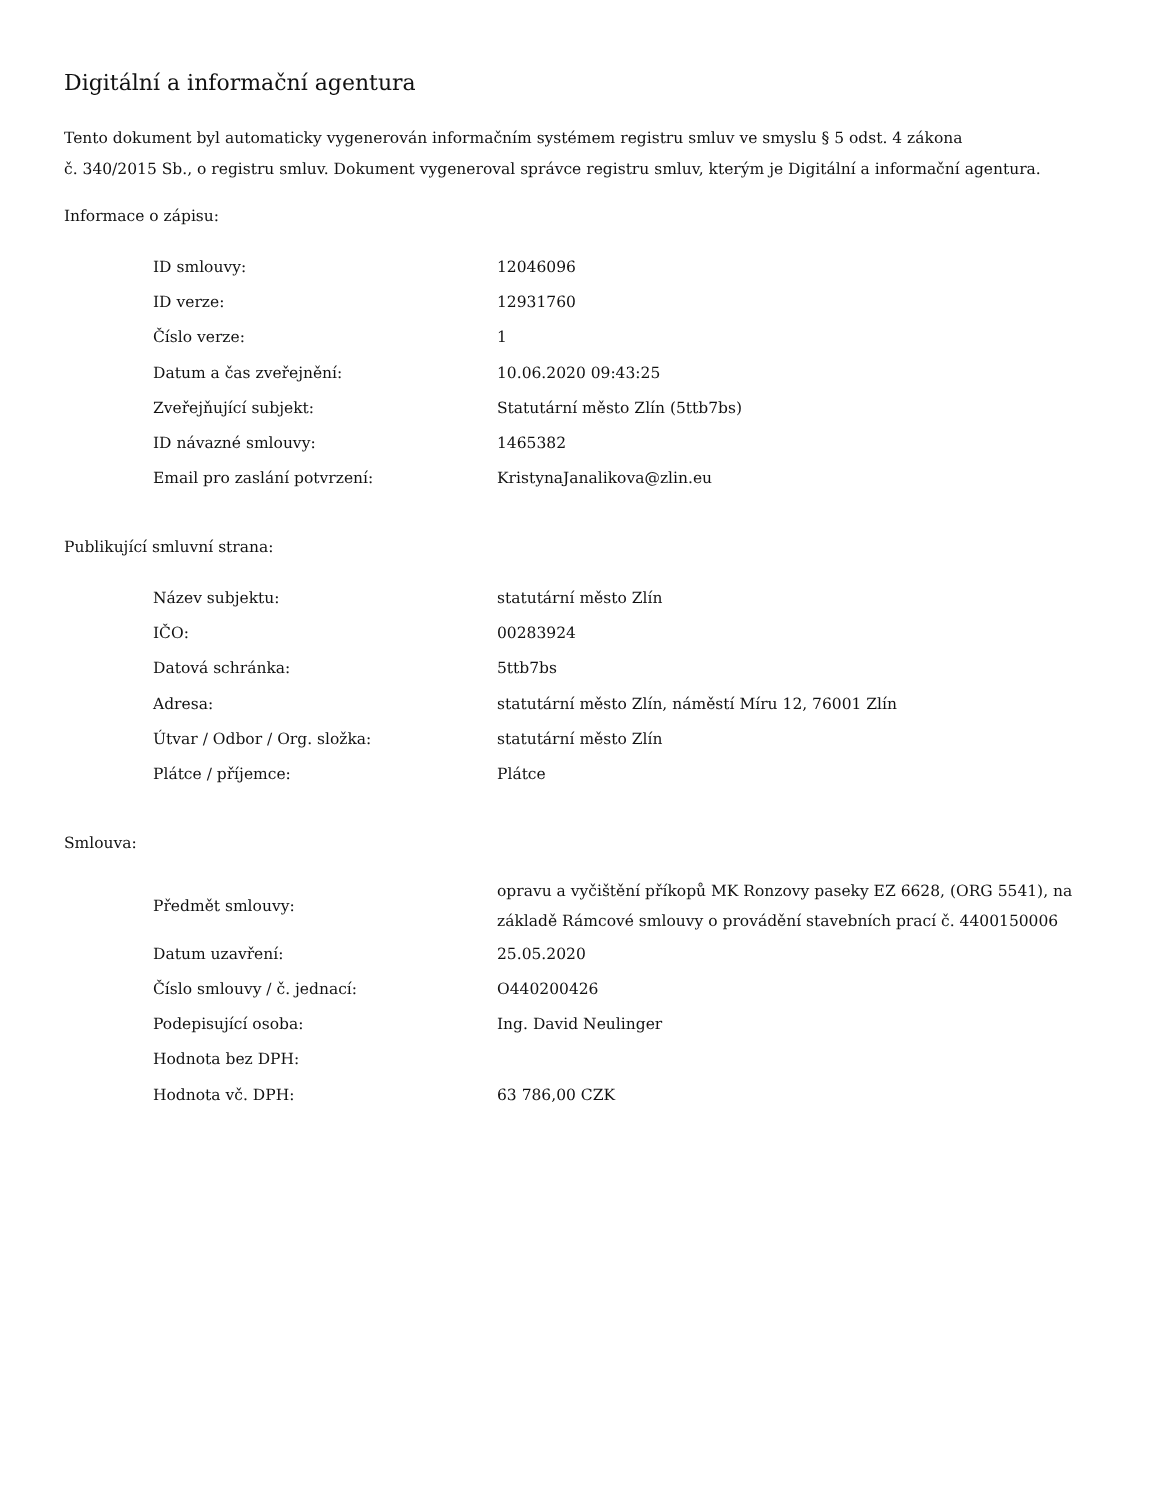Digitální a informační agentura
Tento dokument byl automaticky vygenerován informačním systémem registru smluv ve smyslu § 5 odst. 4 zákona
č. 340/2015 Sb., o registru smluv. Dokument vygeneroval správce registru smluv, kterým je Digitální a informační agentura.
Informace o zápisu:
| ID smlouvy: | 12046096 |
| ID verze: | 12931760 |
| Číslo verze: | 1 |
| Datum a čas zveřejnění: | 10.06.2020 09:43:25 |
| Zveřejňující subjekt: | Statutární město Zlín (5ttb7bs) |
| ID návazné smlouvy: | 1465382 |
| Email pro zaslání potvrzení: | KristynaJanalikova@zlin.eu |
Publikující smluvní strana:
| Název subjektu: | statutární město Zlín |
| IČO: | 00283924 |
| Datová schránka: | 5ttb7bs |
| Adresa: | statutární město Zlín, náměstí Míru 12, 76001 Zlín |
| Útvar / Odbor / Org. složka: | statutární město Zlín |
| Plátce / příjemce: | Plátce |
Smlouva:
| Předmět smlouvy: | opravu a vyčištění příkopů MK Ronzovy paseky EZ 6628, (ORG 5541), na základě Rámcové smlouvy o provádění stavebních prací č. 4400150006 |
| Datum uzavření: | 25.05.2020 |
| Číslo smlouvy / č. jednací: | O440200426 |
| Podepisující osoba: | Ing. David Neulinger |
| Hodnota bez DPH: | |
| Hodnota vč. DPH: | 63 786,00 CZK |